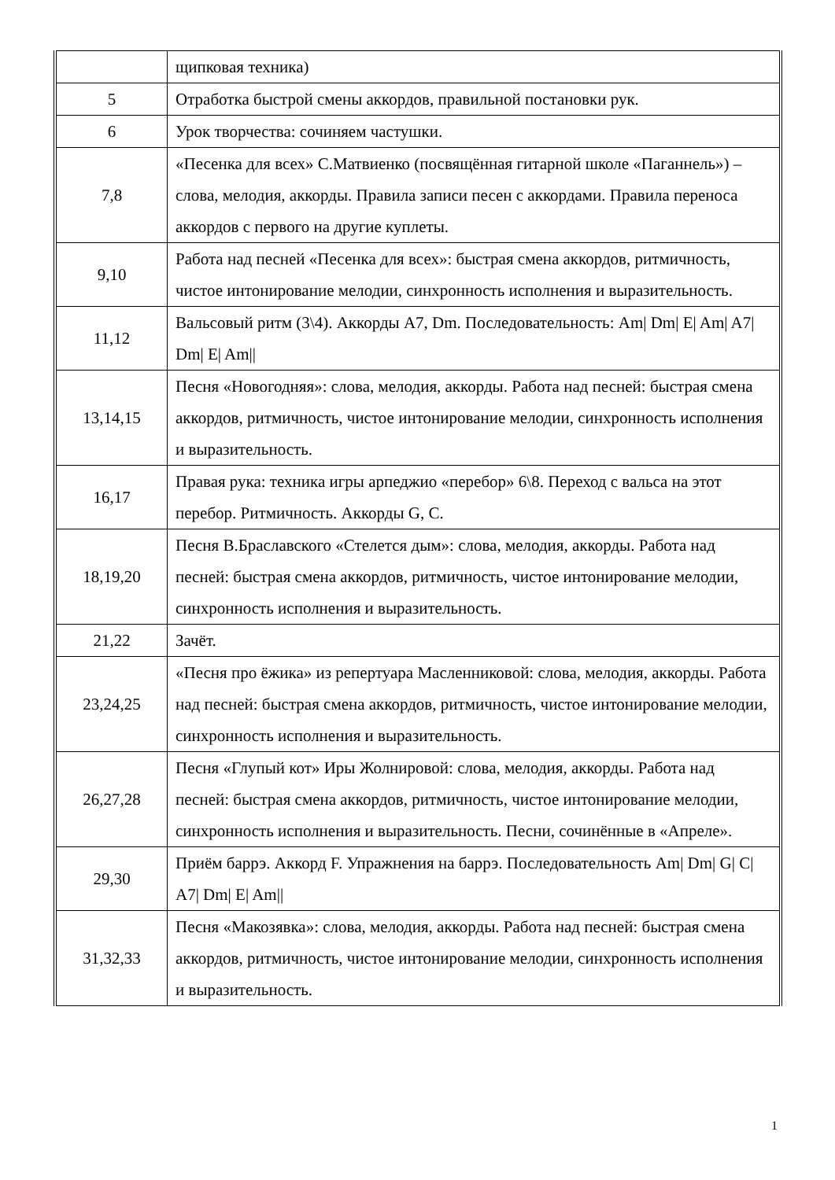| | щипковая техника) |
| 5 | Отработка быстрой смены аккордов, правильной постановки рук. |
| 6 | Урок творчества: сочиняем частушки. |
| 7,8 | «Песенка для всех» С.Матвиенко (посвящённая гитарной школе «Паганнель») – слова, мелодия, аккорды. Правила записи песен с аккордами. Правила переноса аккордов с первого на другие куплеты. |
| 9,10 | Работа над песней «Песенка для всех»: быстрая смена аккордов, ритмичность, чистое интонирование мелодии, синхронность исполнения и выразительность. |
| 11,12 | Вальсовый ритм (3\4). Аккорды А7, Dm. Последовательность: Am/ Dm/ E/ Am/ A7/ Dm/ E/ Am// |
| 13,14,15 | Песня «Новогодняя»: слова, мелодия, аккорды. Работа над песней: быстрая смена аккордов, ритмичность, чистое интонирование мелодии, синхронность исполнения и выразительность. |
| 16,17 | Правая рука: техника игры арпеджио «перебор» 6\8. Переход с вальса на этот перебор. Ритмичность. Аккорды G, C. |
| 18,19,20 | Песня В.Браславского «Стелется дым»: слова, мелодия, аккорды. Работа над песней: быстрая смена аккордов, ритмичность, чистое интонирование мелодии, синхронность исполнения и выразительность. |
| 21,22 | Зачёт. |
| 23,24,25 | «Песня про ёжика» из репертуара Масленниковой: слова, мелодия, аккорды. Работа над песней: быстрая смена аккордов, ритмичность, чистое интонирование мелодии, синхронность исполнения и выразительность. |
| 26,27,28 | Песня «Глупый кот» Иры Жолнировой: слова, мелодия, аккорды. Работа над песней: быстрая смена аккордов, ритмичность, чистое интонирование мелодии, синхронность исполнения и выразительность. Песни, сочинённые в «Апреле». |
| 29,30 | Приём баррэ. Аккорд F. Упражнения на баррэ. Последовательность Am/ Dm/ G/ C/ A7/ Dm/ E/ Am// |
| 31,32,33 | Песня «Макозявка»: слова, мелодия, аккорды. Работа над песней: быстрая смена аккордов, ритмичность, чистое интонирование мелодии, синхронность исполнения и выразительность. |
1